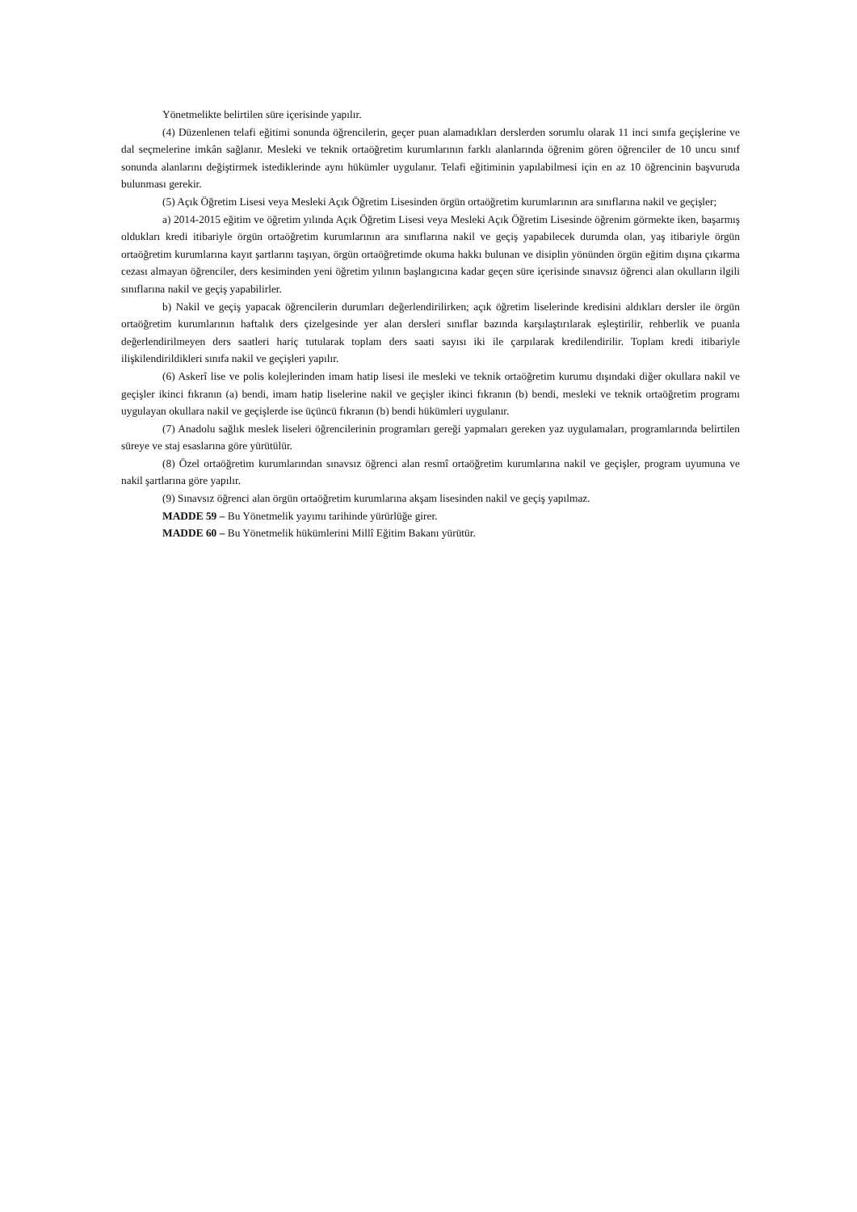Yönetmelikte belirtilen süre içerisinde yapılır.
(4) Düzenlenen telafi eğitimi sonunda öğrencilerin, geçer puan alamadıkları derslerden sorumlu olarak 11 inci sınıfa geçişlerine ve dal seçmelerine imkân sağlanır. Mesleki ve teknik ortaöğretim kurumlarının farklı alanlarında öğrenim gören öğrenciler de 10 uncu sınıf sonunda alanlarını değiştirmek istediklerinde aynı hükümler uygulanır. Telafi eğitiminin yapılabilmesi için en az 10 öğrencinin başvuruda bulunması gerekir.
(5) Açık Öğretim Lisesi veya Mesleki Açık Öğretim Lisesinden örgün ortaöğretim kurumlarının ara sınıflarına nakil ve geçişler;
a) 2014-2015 eğitim ve öğretim yılında Açık Öğretim Lisesi veya Mesleki Açık Öğretim Lisesinde öğrenim görmekte iken, başarmış oldukları kredi itibariyle örgün ortaöğretim kurumlarının ara sınıflarına nakil ve geçiş yapabilecek durumda olan, yaş itibariyle örgün ortaöğretim kurumlarına kayıt şartlarını taşıyan, örgün ortaöğretimde okuma hakkı bulunan ve disiplin yönünden örgün eğitim dışına çıkarma cezası almayan öğrenciler, ders kesiminden yeni öğretim yılının başlangıcına kadar geçen süre içerisinde sınavsız öğrenci alan okulların ilgili sınıflarına nakil ve geçiş yapabilirler.
b) Nakil ve geçiş yapacak öğrencilerin durumları değerlendirilirken; açık öğretim liselerinde kredisini aldıkları dersler ile örgün ortaöğretim kurumlarının haftalık ders çizelgesinde yer alan dersleri sınıflar bazında karşılaştırılarak eşleştirilir, rehberlik ve puanla değerlendirilmeyen ders saatleri hariç tutularak toplam ders saati sayısı iki ile çarpılarak kredilendirilir. Toplam kredi itibariyle ilişkilendirildikleri sınıfa nakil ve geçişleri yapılır.
(6) Askerî lise ve polis kolejlerinden imam hatip lisesi ile mesleki ve teknik ortaöğretim kurumu dışındaki diğer okullara nakil ve geçişler ikinci fıkranın (a) bendi, imam hatip liselerine nakil ve geçişler ikinci fıkranın (b) bendi, mesleki ve teknik ortaöğretim programı uygulayan okullara nakil ve geçişlerde ise üçüncü fıkranın (b) bendi hükümleri uygulanır.
(7) Anadolu sağlık meslek liseleri öğrencilerinin programları gereği yapmaları gereken yaz uygulamaları, programlarında belirtilen süreye ve staj esaslarına göre yürütülür.
(8) Özel ortaöğretim kurumlarından sınavsız öğrenci alan resmî ortaöğretim kurumlarına nakil ve geçişler, program uyumuna ve nakil şartlarına göre yapılır.
(9) Sınavsız öğrenci alan örgün ortaöğretim kurumlarına akşam lisesinden nakil ve geçiş yapılmaz.
MADDE 59 – Bu Yönetmelik yayımı tarihinde yürürlüğe girer.
MADDE 60 – Bu Yönetmelik hükümlerini Millî Eğitim Bakanı yürütür.